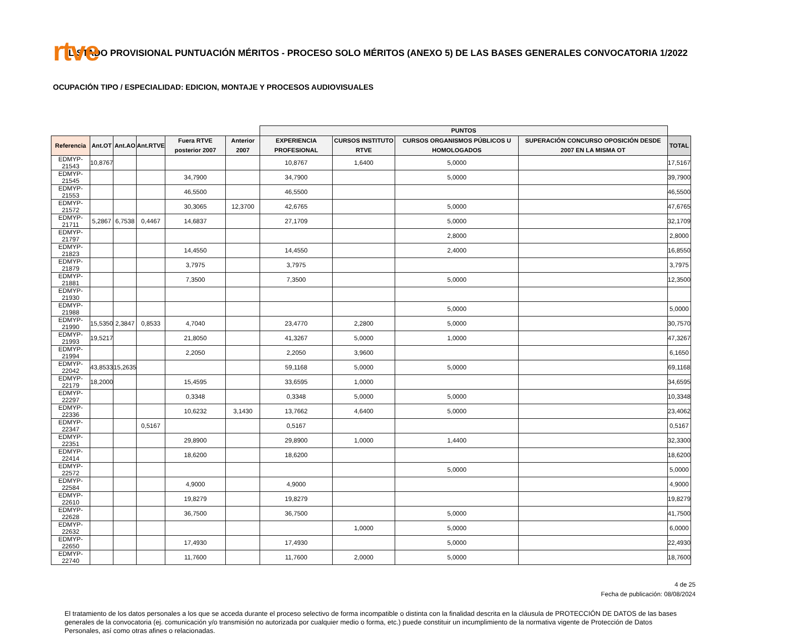rtve
LISTADO PROVISIONAL PUNTUACIÓN MÉRITOS - PROCESO SOLO MÉRITOS (ANEXO 5) DE LAS BASES GENERALES CONVOCATORIA 1/2022
OCUPACIÓN TIPO / ESPECIALIDAD: EDICION, MONTAJE Y PROCESOS AUDIOVISUALES
| | | | | | | PUNTOS | | | | |
| --- | --- | --- | --- | --- | --- | --- | --- | --- | --- | --- |
| Referencia | Ant.OT | Ant.AO | Ant.RTVE | Fuera RTVE posterior 2007 | Anterior 2007 | EXPERIENCIA PROFESIONAL | CURSOS INSTITUTO RTVE | CURSOS ORGANISMOS PÚBLICOS U HOMOLOGADOS | SUPERACIÓN CONCURSO OPOSICIÓN DESDE 2007 EN LA MISMA OT | TOTAL |
| EDMYP-21543 | 10,8767 | | | | | 10,8767 | 1,6400 | 5,0000 | | 17,5167 |
| EDMYP-21545 | | | | 34,7900 | | 34,7900 | | 5,0000 | | 39,7900 |
| EDMYP-21553 | | | | 46,5500 | | 46,5500 | | | | 46,5500 |
| EDMYP-21572 | | | | 30,3065 | 12,3700 | 42,6765 | | 5,0000 | | 47,6765 |
| EDMYP-21711 | 5,2867 | 6,7538 | 0,4467 | 14,6837 | | 27,1709 | | 5,0000 | | 32,1709 |
| EDMYP-21797 | | | | | | | | 2,8000 | | 2,8000 |
| EDMYP-21823 | | | | 14,4550 | | 14,4550 | | 2,4000 | | 16,8550 |
| EDMYP-21879 | | | | 3,7975 | | 3,7975 | | | | 3,7975 |
| EDMYP-21881 | | | | 7,3500 | | 7,3500 | | 5,0000 | | 12,3500 |
| EDMYP-21930 | | | | | | | | | | |
| EDMYP-21988 | | | | | | | | 5,0000 | | 5,0000 |
| EDMYP-21990 | 15,5350 | 2,3847 | 0,8533 | 4,7040 | | 23,4770 | 2,2800 | 5,0000 | | 30,7570 |
| EDMYP-21993 | 19,5217 | | | 21,8050 | | 41,3267 | 5,0000 | 1,0000 | | 47,3267 |
| EDMYP-21994 | | | | 2,2050 | | 2,2050 | 3,9600 | | | 6,1650 |
| EDMYP-22042 | 43,8533 | 15,2635 | | | | 59,1168 | 5,0000 | 5,0000 | | 69,1168 |
| EDMYP-22179 | 18,2000 | | | 15,4595 | | 33,6595 | 1,0000 | | | 34,6595 |
| EDMYP-22297 | | | | 0,3348 | | 0,3348 | 5,0000 | 5,0000 | | 10,3348 |
| EDMYP-22336 | | | | 10,6232 | 3,1430 | 13,7662 | 4,6400 | 5,0000 | | 23,4062 |
| EDMYP-22347 | | | 0,5167 | | | 0,5167 | | | | 0,5167 |
| EDMYP-22351 | | | | 29,8900 | | 29,8900 | 1,0000 | 1,4400 | | 32,3300 |
| EDMYP-22414 | | | | 18,6200 | | 18,6200 | | | | 18,6200 |
| EDMYP-22572 | | | | | | | | 5,0000 | | 5,0000 |
| EDMYP-22584 | | | | 4,9000 | | 4,9000 | | | | 4,9000 |
| EDMYP-22610 | | | | 19,8279 | | 19,8279 | | | | 19,8279 |
| EDMYP-22628 | | | | 36,7500 | | 36,7500 | | 5,0000 | | 41,7500 |
| EDMYP-22632 | | | | | | | 1,0000 | 5,0000 | | 6,0000 |
| EDMYP-22650 | | | | 17,4930 | | 17,4930 | | 5,0000 | | 22,4930 |
| EDMYP-22740 | | | | 11,7600 | | 11,7600 | 2,0000 | 5,0000 | | 18,7600 |
4 de 25
Fecha de publicación: 08/08/2024
El tratamiento de los datos personales a los que se acceda durante el proceso selectivo de forma incompatible o distinta con la finalidad descrita en la cláusula de PROTECCIÓN DE DATOS de las bases generales de la convocatoria (ej. comunicación y/o transmisión no autorizada por cualquier medio o forma, etc.) puede constituir un incumplimiento de la normativa vigente de Protección de Datos Personales, así como otras afines o relacionadas.